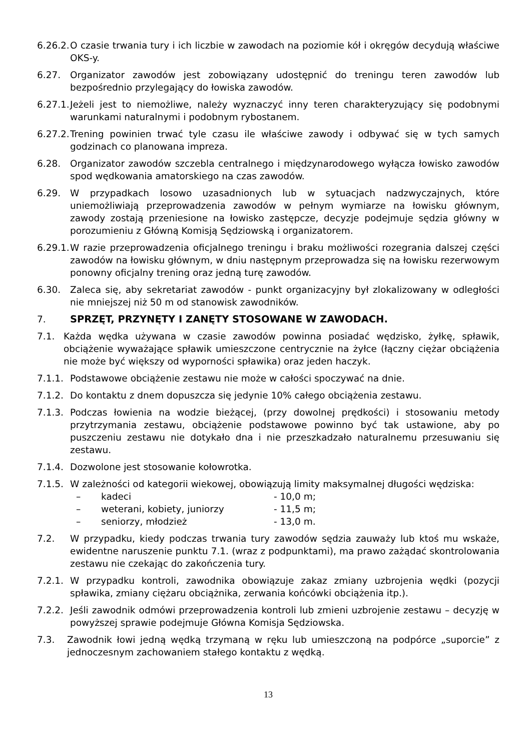6.26.2.
O czasie trwania tury i ich liczbie w zawodach na poziomie kół i okręgów decydują właściwe OKS-y.
6.27. Organizator zawodów jest zobowiązany udostępnić do treningu teren zawodów lub bezpośrednio przylegający do łowiska zawodów.
6.27.1.
Jeżeli jest to niemożliwe, należy wyznaczyć inny teren charakteryzujący się podobnymi warunkami naturalnymi i podobnym rybostanem.
6.27.2.
Trening powinien trwać tyle czasu ile właściwe zawody i odbywać się w tych samych godzinach co planowana impreza.
6.28. Organizator zawodów szczebla centralnego i międzynarodowego wyłącza łowisko zawodów spod wędkowania amatorskiego na czas zawodów.
6.29. W przypadkach losowo uzasadnionych lub w sytuacjach nadzwyczajnych, które uniemożliwiają przeprowadzenia zawodów w pełnym wymiarze na łowisku głównym, zawody zostają przeniesione na łowisko zastępcze, decyzje podejmuje sędzia główny w porozumieniu z Główną Komisją Sędziowską i organizatorem.
6.29.1.
W razie przeprowadzenia oficjalnego treningu i braku możliwości rozegrania dalszej części zawodów na łowisku głównym, w dniu następnym przeprowadza się na łowisku rezerwowym ponowny oficjalny trening oraz jedną turę zawodów.
6.30. Zaleca się, aby sekretariat zawodów - punkt organizacyjny był zlokalizowany w odległości nie mniejszej niż 50 m od stanowisk zawodników.
7. SPRZĘT, PRZYNĘTY I ZANĘTY STOSOWANE W ZAWODACH.
7.1. Każda wędka używana w czasie zawodów powinna posiadać wędzisko, żyłkę, spławik, obciążenie wyważające spławik umieszczone centrycznie na żyłce (łączny ciężar obciążenia nie może być większy od wyporności spławika) oraz jeden haczyk.
7.1.1.
Podstawowe obciążenie zestawu nie może w całości spoczywać na dnie.
7.1.2.
Do kontaktu z dnem dopuszcza się jedynie 10% całego obciążenia zestawu.
7.1.3.
Podczas łowienia na wodzie bieżącej, (przy dowolnej prędkości) i stosowaniu metody przytrzymania zestawu, obciążenie podstawowe powinno być tak ustawione, aby po puszczeniu zestawu nie dotykało dna i nie przeszkadzało naturalnemu przesuwaniu się zestawu.
7.1.4.
Dozwolone jest stosowanie kołowrotka.
7.1.5.
W zależności od kategorii wiekowej, obowiązują limity maksymalnej długości wędziska:
– kadeci - 10,0 m;
– weterani, kobiety, juniorzy - 11,5 m;
– seniorzy, młodzież - 13,0 m.
7.2. W przypadku, kiedy podczas trwania tury zawodów sędzia zauważy lub ktoś mu wskaże, ewidentne naruszenie punktu 7.1. (wraz z podpunktami), ma prawo zażądać skontrolowania zestawu nie czekając do zakończenia tury.
7.2.1.
W przypadku kontroli, zawodnika obowiązuje zakaz zmiany uzbrojenia wędki (pozycji spławika, zmiany ciężaru obciążnika, zerwania końcówki obciążenia itp.).
7.2.2.
Jeśli zawodnik odmówi przeprowadzenia kontroli lub zmieni uzbrojenie zestawu – decyzję w powyższej sprawie podejmuje Główna Komisja Sędziowska.
7.3. Zawodnik łowi jedną wędką trzymaną w ręku lub umieszczoną na podpórce „suporcie” z jednoczesnym zachowaniem stałego kontaktu z wędką.
13